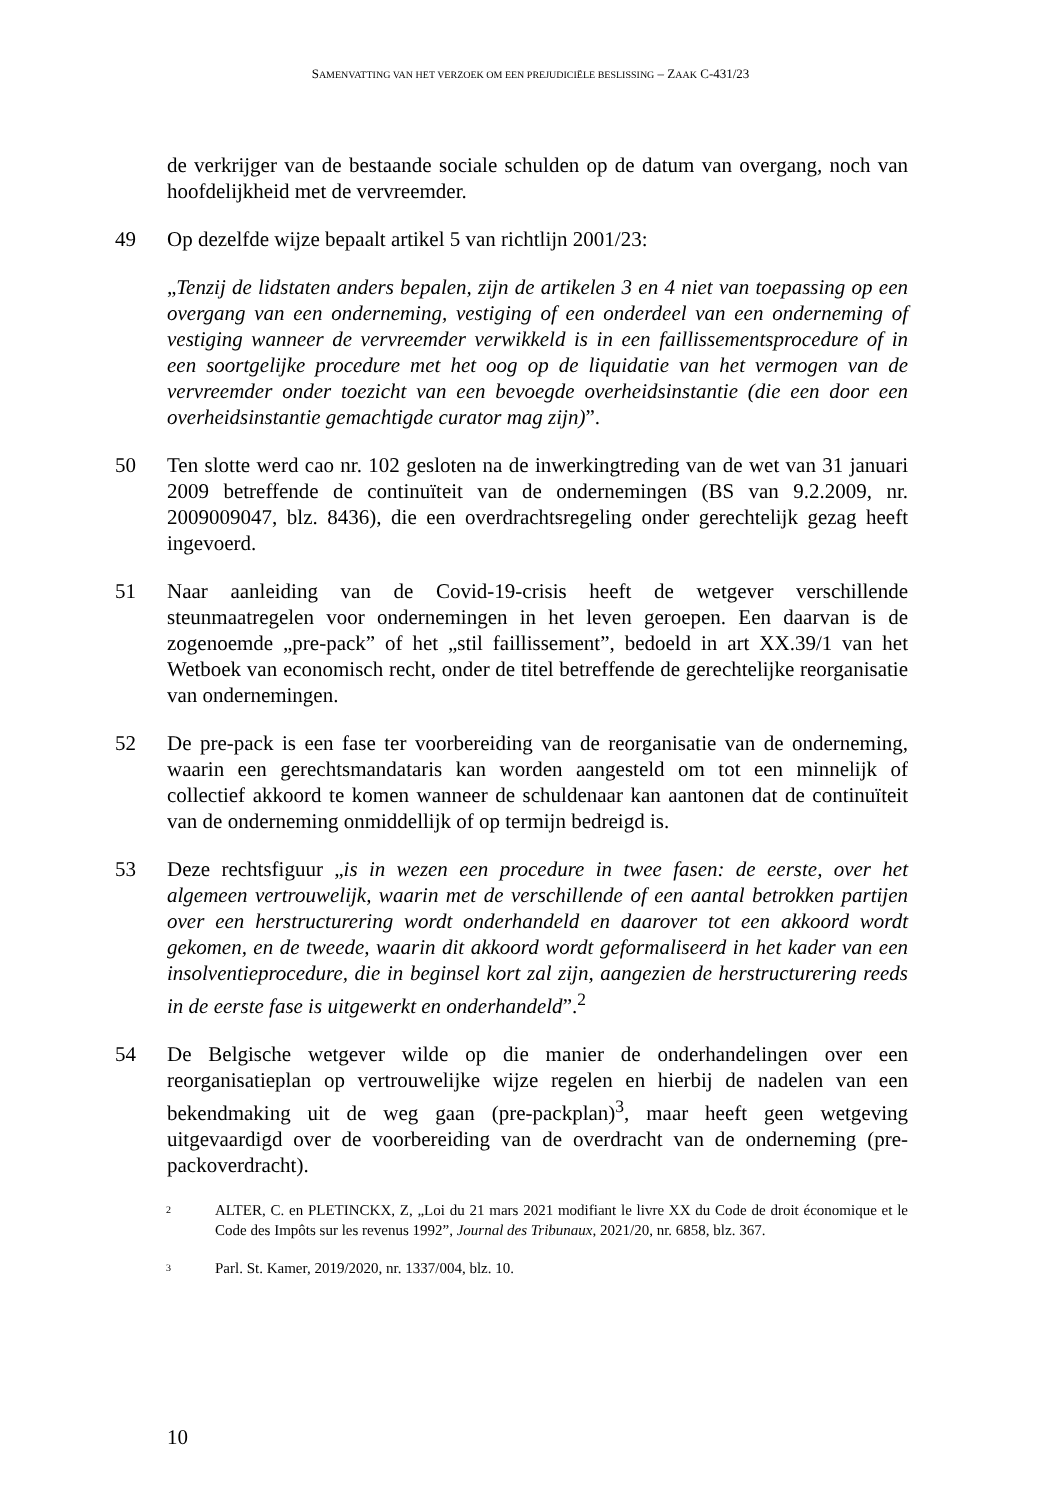SAMENVATTING VAN HET VERZOEK OM EEN PREJUDICIËLE BESLISSING – ZAAK C-431/23
de verkrijger van de bestaande sociale schulden op de datum van overgang, noch van hoofdelijkheid met de vervreemder.
49 Op dezelfde wijze bepaalt artikel 5 van richtlijn 2001/23:
„Tenzij de lidstaten anders bepalen, zijn de artikelen 3 en 4 niet van toepassing op een overgang van een onderneming, vestiging of een onderdeel van een onderneming of vestiging wanneer de vervreemder verwikkeld is in een faillissementsprocedure of in een soortgelijke procedure met het oog op de liquidatie van het vermogen van de vervreemder onder toezicht van een bevoegde overheidsinstantie (die een door een overheidsinstantie gemachtigde curator mag zijn)”.
50 Ten slotte werd cao nr. 102 gesloten na de inwerkingtreding van de wet van 31 januari 2009 betreffende de continuïteit van de ondernemingen (BS van 9.2.2009, nr. 2009009047, blz. 8436), die een overdrachtsregeling onder gerechtelijk gezag heeft ingevoerd.
51 Naar aanleiding van de Covid-19-crisis heeft de wetgever verschillende steunmaatregelen voor ondernemingen in het leven geroepen. Een daarvan is de zogenoemde „pre-pack” of het „stil faillissement”, bedoeld in art XX.39/1 van het Wetboek van economisch recht, onder de titel betreffende de gerechtelijke reorganisatie van ondernemingen.
52 De pre-pack is een fase ter voorbereiding van de reorganisatie van de onderneming, waarin een gerechtsmandataris kan worden aangesteld om tot een minnelijk of collectief akkoord te komen wanneer de schuldenaar kan aantonen dat de continuïteit van de onderneming onmiddellijk of op termijn bedreigd is.
53 Deze rechtsfiguur „is in wezen een procedure in twee fasen: de eerste, over het algemeen vertrouwelijk, waarin met de verschillende of een aantal betrokken partijen over een herstructurering wordt onderhandeld en daarover tot een akkoord wordt gekomen, en de tweede, waarin dit akkoord wordt geformaliseerd in het kader van een insolventieprocedure, die in beginsel kort zal zijn, aangezien de herstructurering reeds in de eerste fase is uitgewerkt en onderhandeld”.<sup>2</sup>
54 De Belgische wetgever wilde op die manier de onderhandelingen over een reorganisatieplan op vertrouwelijke wijze regelen en hierbij de nadelen van een bekendmaking uit de weg gaan (pre-packplan)<sup>3</sup>, maar heeft geen wetgeving uitgevaardigd over de voorbereiding van de overdracht van de onderneming (pre-packoverdracht).
2
ALTER, C. en PLETINCKX, Z, „Loi du 21 mars 2021 modifiant le livre XX du Code de droit économique et le Code des Impôts sur les revenus 1992”, Journal des Tribunaux, 2021/20, nr. 6858, blz. 367.
3
Parl. St. Kamer, 2019/2020, nr. 1337/004, blz. 10.
10